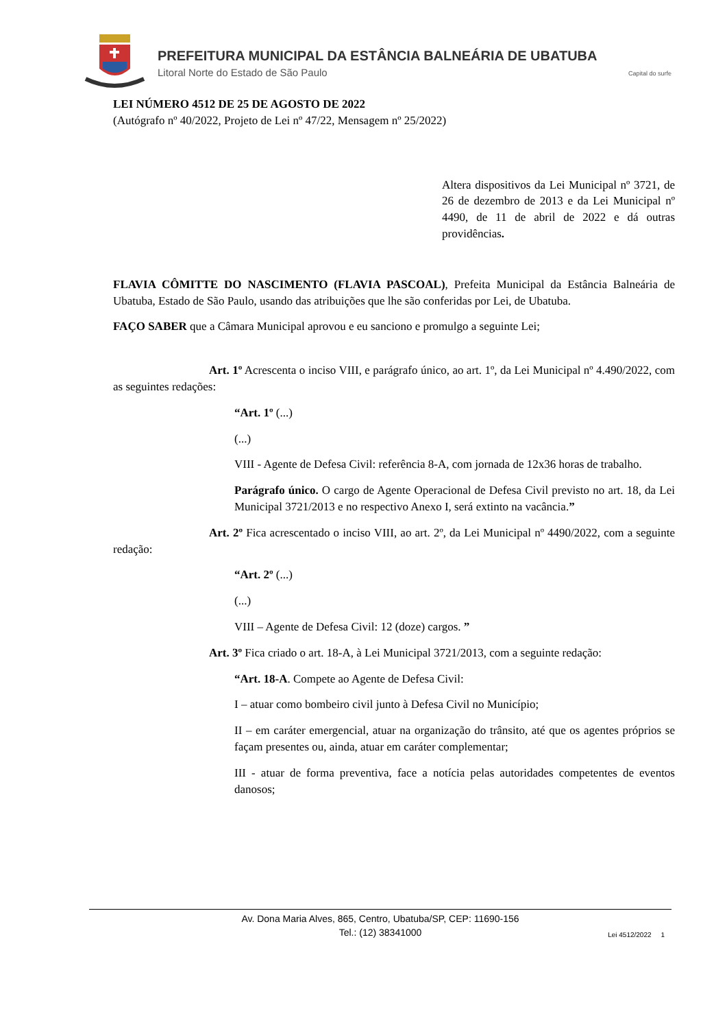PREFEITURA MUNICIPAL DA ESTÂNCIA BALNEÁRIA DE UBATUBA
Litoral Norte do Estado de São Paulo Capital do surfe
LEI NÚMERO 4512 DE 25 DE AGOSTO DE 2022
(Autógrafo nº 40/2022, Projeto de Lei nº 47/22, Mensagem nº 25/2022)
Altera dispositivos da Lei Municipal nº 3721, de 26 de dezembro de 2013 e da Lei Municipal nº 4490, de 11 de abril de 2022 e dá outras providências.
FLAVIA CÔMITTE DO NASCIMENTO (FLAVIA PASCOAL), Prefeita Municipal da Estância Balneária de Ubatuba, Estado de São Paulo, usando das atribuições que lhe são conferidas por Lei, de Ubatuba.
FAÇO SABER que a Câmara Municipal aprovou e eu sanciono e promulgo a seguinte Lei;
Art. 1º Acrescenta o inciso VIII, e parágrafo único, ao art. 1º, da Lei Municipal nº 4.490/2022, com as seguintes redações:
“Art. 1º (...)
(...)
VIII - Agente de Defesa Civil: referência 8-A, com jornada de 12x36 horas de trabalho.
Parágrafo único. O cargo de Agente Operacional de Defesa Civil previsto no art. 18, da Lei Municipal 3721/2013 e no respectivo Anexo I, será extinto na vacância.”
Art. 2º Fica acrescentado o inciso VIII, ao art. 2º, da Lei Municipal nº 4490/2022, com a seguinte redação:
“Art. 2º (...)
(...)
VIII – Agente de Defesa Civil: 12 (doze) cargos. ”
Art. 3º Fica criado o art. 18-A, à Lei Municipal 3721/2013, com a seguinte redação:
“Art. 18-A. Compete ao Agente de Defesa Civil:
I – atuar como bombeiro civil junto à Defesa Civil no Município;
II – em caráter emergencial, atuar na organização do trânsito, até que os agentes próprios se façam presentes ou, ainda, atuar em caráter complementar;
III - atuar de forma preventiva, face a notícia pelas autoridades competentes de eventos danosos;
Av. Dona Maria Alves, 865, Centro, Ubatuba/SP, CEP: 11690-156
Tel.: (12) 38341000
Lei 4512/2022 1